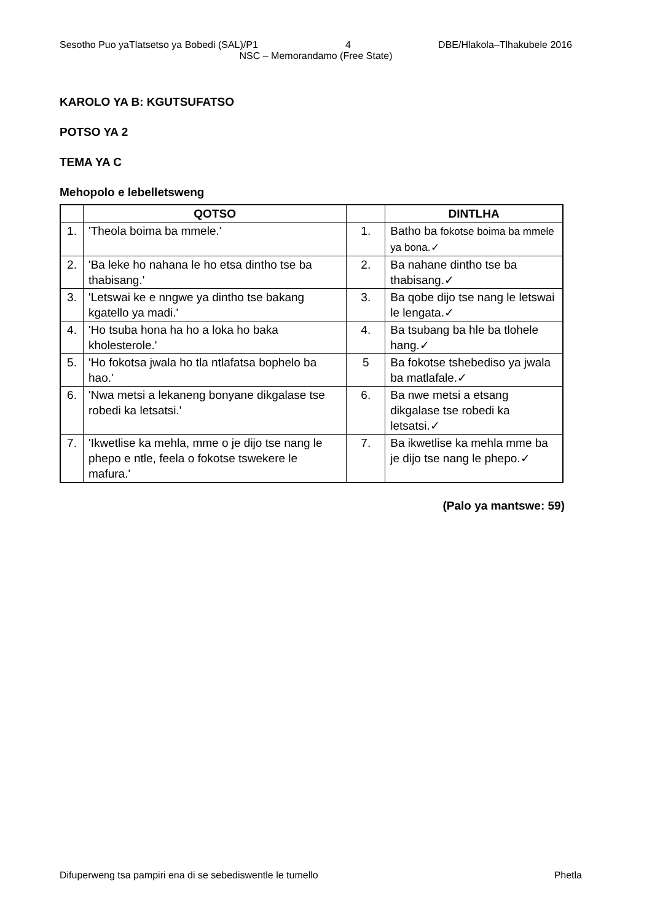Sesotho Puo yaTlatsetso ya Bobedi (SAL)/P1 4 DBE/Hlakola–Tlhakubele 2016
NSC – Memorandamo (Free State)
KAROLO YA B: KGUTSUFATSO
POTSO YA 2
TEMA YA C
Mehopolo e lebelletsweng
| | QOTSO | | DINTLHA |
| --- | --- | --- | --- |
| 1. | 'Theola boima ba mmele.' | 1. | Batho ba fokotse boima ba mmele ya bona.✓ |
| 2. | 'Ba leke ho nahana le ho etsa dintho tse ba thabisang.' | 2. | Ba nahane dintho tse ba thabisang.✓ |
| 3. | 'Letswai ke e nngwe ya dintho tse bakang kgatello ya madi.' | 3. | Ba qobe dijo tse nang le letswai le lengata.✓ |
| 4. | 'Ho tsuba hona ha ho a loka ho baka kholesterole.' | 4. | Ba tsubang ba hle ba tlohele hang.✓ |
| 5. | 'Ho fokotsa jwala ho tla ntlafatsa bophelo ba hao.' | 5 | Ba fokotse tshebediso ya jwala ba matlafale.✓ |
| 6. | 'Nwa metsi a lekaneng bonyane dikgalase tse robedi ka letsatsi.' | 6. | Ba nwe metsi a etsang dikgalase tse robedi ka letsatsi.✓ |
| 7. | 'Ikwetlise ka mehla, mme o je dijo tse nang le phepo e ntle, feela o fokotse tswekere le mafura.' | 7. | Ba ikwetlise ka mehla mme ba je dijo tse nang le phepo.✓ |
(Palo ya mantswe: 59)
Difuperweng tsa pampiri ena di se sebediswentle le tumello Phetla